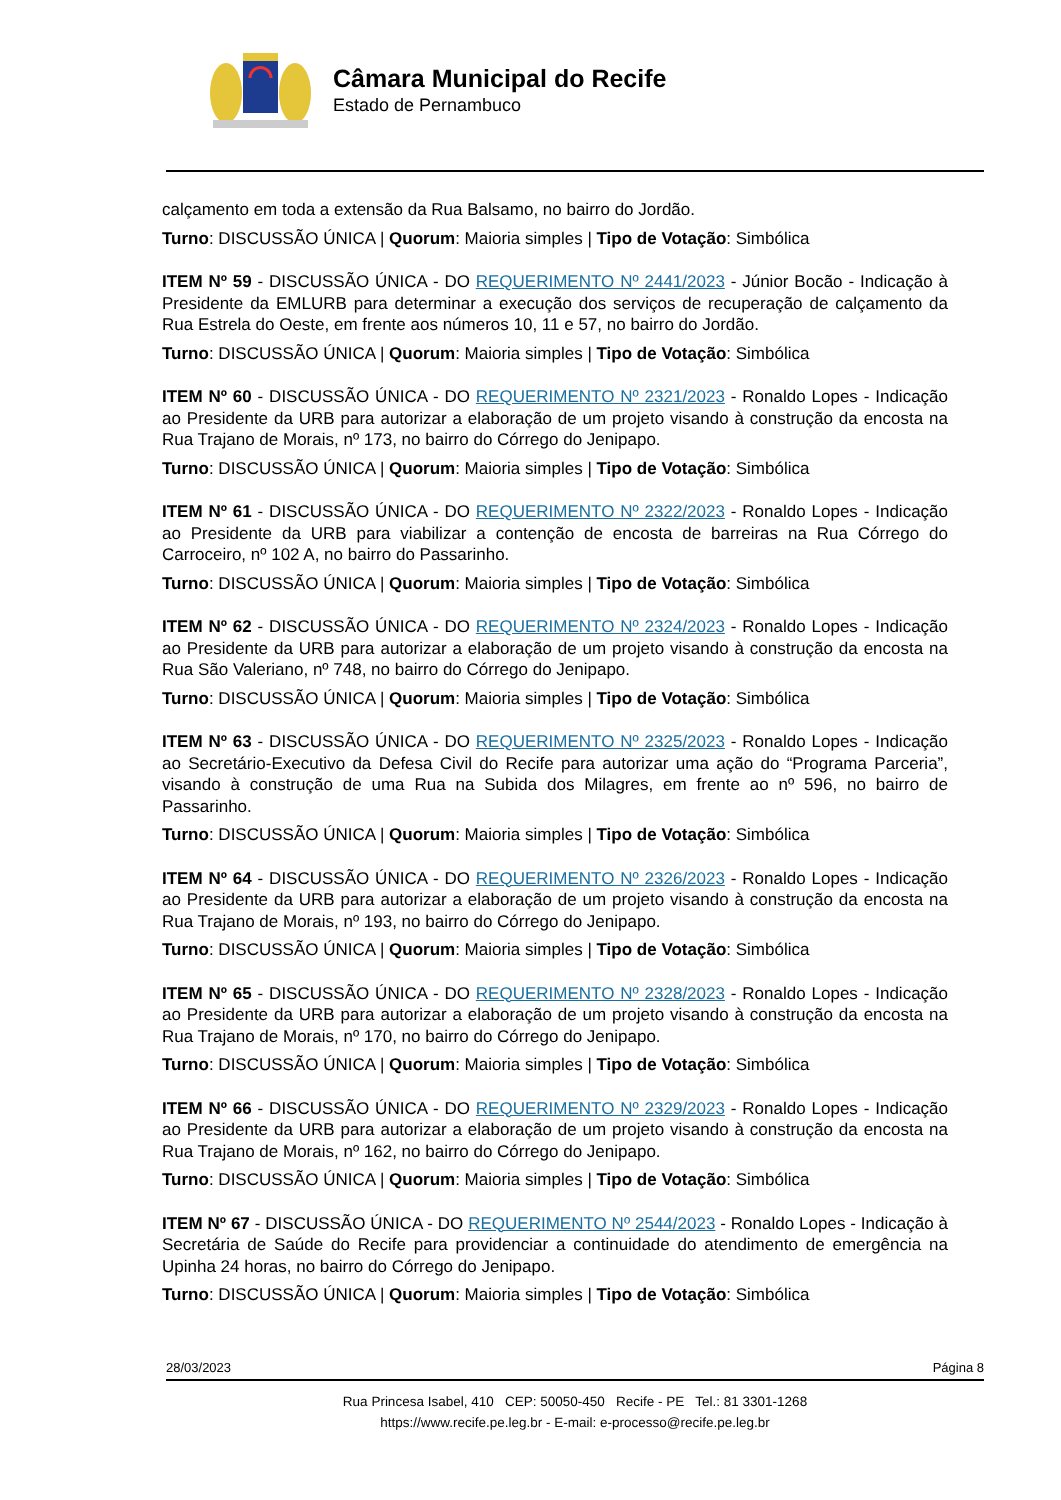Câmara Municipal do Recife
Estado de Pernambuco
calçamento em toda a extensão da Rua Balsamo, no bairro do Jordão.
Turno: DISCUSSÃO ÚNICA | Quorum: Maioria simples | Tipo de Votação: Simbólica
ITEM Nº 59 - DISCUSSÃO ÚNICA - DO REQUERIMENTO Nº 2441/2023 - Júnior Bocão - Indicação à Presidente da EMLURB para determinar a execução dos serviços de recuperação de calçamento da Rua Estrela do Oeste, em frente aos números 10, 11 e 57, no bairro do Jordão.
Turno: DISCUSSÃO ÚNICA | Quorum: Maioria simples | Tipo de Votação: Simbólica
ITEM Nº 60 - DISCUSSÃO ÚNICA - DO REQUERIMENTO Nº 2321/2023 - Ronaldo Lopes - Indicação ao Presidente da URB para autorizar a elaboração de um projeto visando à construção da encosta na Rua Trajano de Morais, nº 173, no bairro do Córrego do Jenipapo.
Turno: DISCUSSÃO ÚNICA | Quorum: Maioria simples | Tipo de Votação: Simbólica
ITEM Nº 61 - DISCUSSÃO ÚNICA - DO REQUERIMENTO Nº 2322/2023 - Ronaldo Lopes - Indicação ao Presidente da URB para viabilizar a contenção de encosta de barreiras na Rua Córrego do Carroceiro, nº 102 A, no bairro do Passarinho.
Turno: DISCUSSÃO ÚNICA | Quorum: Maioria simples | Tipo de Votação: Simbólica
ITEM Nº 62 - DISCUSSÃO ÚNICA - DO REQUERIMENTO Nº 2324/2023 - Ronaldo Lopes - Indicação ao Presidente da URB para autorizar a elaboração de um projeto visando à construção da encosta na Rua São Valeriano, nº 748, no bairro do Córrego do Jenipapo.
Turno: DISCUSSÃO ÚNICA | Quorum: Maioria simples | Tipo de Votação: Simbólica
ITEM Nº 63 - DISCUSSÃO ÚNICA - DO REQUERIMENTO Nº 2325/2023 - Ronaldo Lopes - Indicação ao Secretário-Executivo da Defesa Civil do Recife para autorizar uma ação do “Programa Parceria”, visando à construção de uma Rua na Subida dos Milagres, em frente ao nº 596, no bairro de Passarinho.
Turno: DISCUSSÃO ÚNICA | Quorum: Maioria simples | Tipo de Votação: Simbólica
ITEM Nº 64 - DISCUSSÃO ÚNICA - DO REQUERIMENTO Nº 2326/2023 - Ronaldo Lopes - Indicação ao Presidente da URB para autorizar a elaboração de um projeto visando à construção da encosta na Rua Trajano de Morais, nº 193, no bairro do Córrego do Jenipapo.
Turno: DISCUSSÃO ÚNICA | Quorum: Maioria simples | Tipo de Votação: Simbólica
ITEM Nº 65 - DISCUSSÃO ÚNICA - DO REQUERIMENTO Nº 2328/2023 - Ronaldo Lopes - Indicação ao Presidente da URB para autorizar a elaboração de um projeto visando à construção da encosta na Rua Trajano de Morais, nº 170, no bairro do Córrego do Jenipapo.
Turno: DISCUSSÃO ÚNICA | Quorum: Maioria simples | Tipo de Votação: Simbólica
ITEM Nº 66 - DISCUSSÃO ÚNICA - DO REQUERIMENTO Nº 2329/2023 - Ronaldo Lopes - Indicação ao Presidente da URB para autorizar a elaboração de um projeto visando à construção da encosta na Rua Trajano de Morais, nº 162, no bairro do Córrego do Jenipapo.
Turno: DISCUSSÃO ÚNICA | Quorum: Maioria simples | Tipo de Votação: Simbólica
ITEM Nº 67 - DISCUSSÃO ÚNICA - DO REQUERIMENTO Nº 2544/2023 - Ronaldo Lopes - Indicação à Secretária de Saúde do Recife para providenciar a continuidade do atendimento de emergência na Upinha 24 horas, no bairro do Córrego do Jenipapo.
Turno: DISCUSSÃO ÚNICA | Quorum: Maioria simples | Tipo de Votação: Simbólica
28/03/2023 Página 8
Rua Princesa Isabel, 410 CEP: 50050-450 Recife - PE Tel.: 81 3301-1268
https://www.recife.pe.leg.br - E-mail: e-processo@recife.pe.leg.br